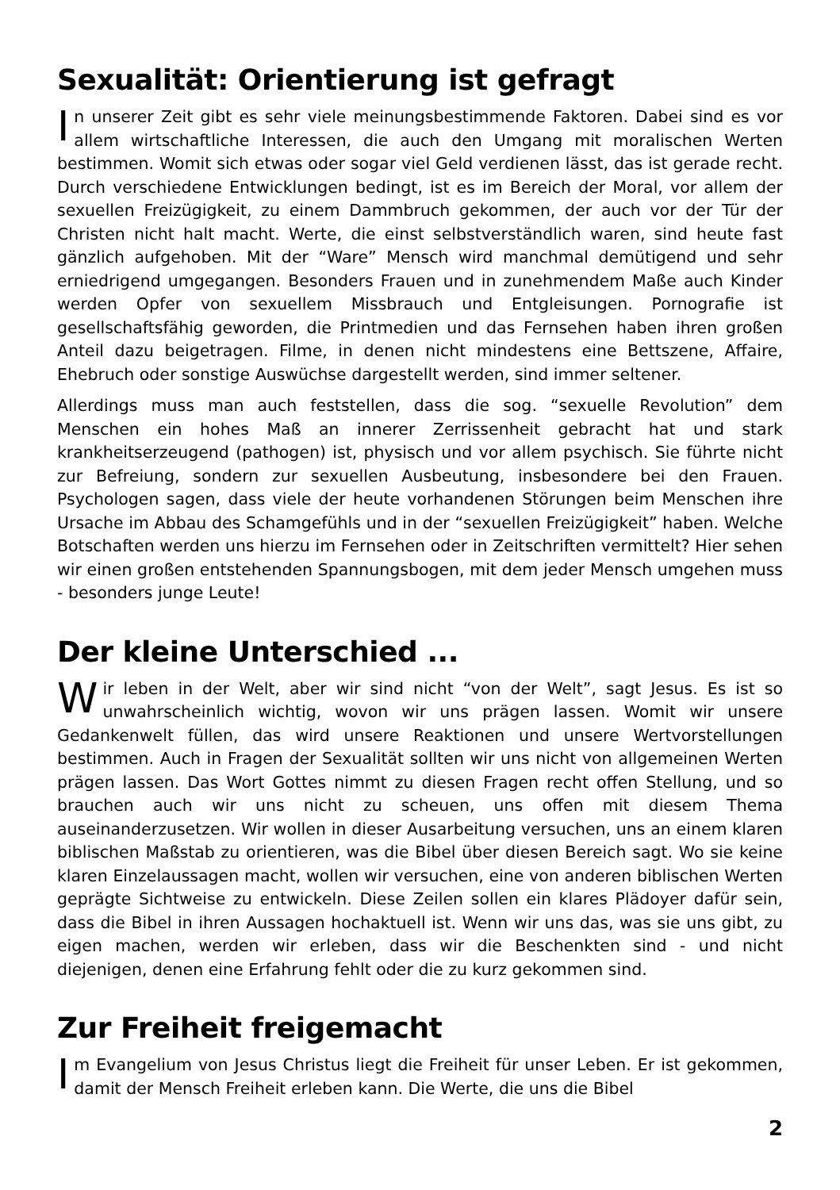Sexualität: Orientierung ist gefragt
In unserer Zeit gibt es sehr viele meinungsbestimmende Faktoren. Dabei sind es vor allem wirtschaftliche Interessen, die auch den Umgang mit moralischen Werten bestimmen. Womit sich etwas oder sogar viel Geld verdienen lässt, das ist gerade recht. Durch verschiedene Entwicklungen bedingt, ist es im Bereich der Moral, vor allem der sexuellen Freizügigkeit, zu einem Dammbruch gekommen, der auch vor der Tür der Christen nicht halt macht. Werte, die einst selbstverständlich waren, sind heute fast gänzlich aufgehoben. Mit der “Ware” Mensch wird manchmal demütigend und sehr erniedrigend umgegangen. Besonders Frauen und in zunehmendem Maße auch Kinder werden Opfer von sexuellem Missbrauch und Entgleisungen. Pornografie ist gesellschaftsfähig geworden, die Printmedien und das Fernsehen haben ihren großen Anteil dazu beigetragen. Filme, in denen nicht mindestens eine Bettszene, Affaire, Ehebruch oder sonstige Auswüchse dargestellt werden, sind immer seltener.
Allerdings muss man auch feststellen, dass die sog. “sexuelle Revolution” dem Menschen ein hohes Maß an innerer Zerrissenheit gebracht hat und stark krankheitserzeugend (pathogen) ist, physisch und vor allem psychisch. Sie führte nicht zur Befreiung, sondern zur sexuellen Ausbeutung, insbesondere bei den Frauen. Psychologen sagen, dass viele der heute vorhandenen Störungen beim Menschen ihre Ursache im Abbau des Schamgefühls und in der “sexuellen Freizügigkeit” haben. Welche Botschaften werden uns hierzu im Fernsehen oder in Zeitschriften vermittelt? Hier sehen wir einen großen entstehenden Spannungsbogen, mit dem jeder Mensch umgehen muss - besonders junge Leute!
Der kleine Unterschied ...
Wir leben in der Welt, aber wir sind nicht “von der Welt”, sagt Jesus. Es ist so unwahrscheinlich wichtig, wovon wir uns prägen lassen. Womit wir unsere Gedankenwelt füllen, das wird unsere Reaktionen und unsere Wertvorstellungen bestimmen. Auch in Fragen der Sexualität sollten wir uns nicht von allgemeinen Werten prägen lassen. Das Wort Gottes nimmt zu diesen Fragen recht offen Stellung, und so brauchen auch wir uns nicht zu scheuen, uns offen mit diesem Thema auseinanderzusetzen. Wir wollen in dieser Ausarbeitung versuchen, uns an einem klaren biblischen Maßstab zu orientieren, was die Bibel über diesen Bereich sagt. Wo sie keine klaren Einzelaussagen macht, wollen wir versuchen, eine von anderen biblischen Werten geprägte Sichtweise zu entwickeln. Diese Zeilen sollen ein klares Plädoyer dafür sein, dass die Bibel in ihren Aussagen hochaktuell ist. Wenn wir uns das, was sie uns gibt, zu eigen machen, werden wir erleben, dass wir die Beschenkten sind - und nicht diejenigen, denen eine Erfahrung fehlt oder die zu kurz gekommen sind.
Zur Freiheit freigemacht
Im Evangelium von Jesus Christus liegt die Freiheit für unser Leben. Er ist gekommen, damit der Mensch Freiheit erleben kann. Die Werte, die uns die Bibel
2